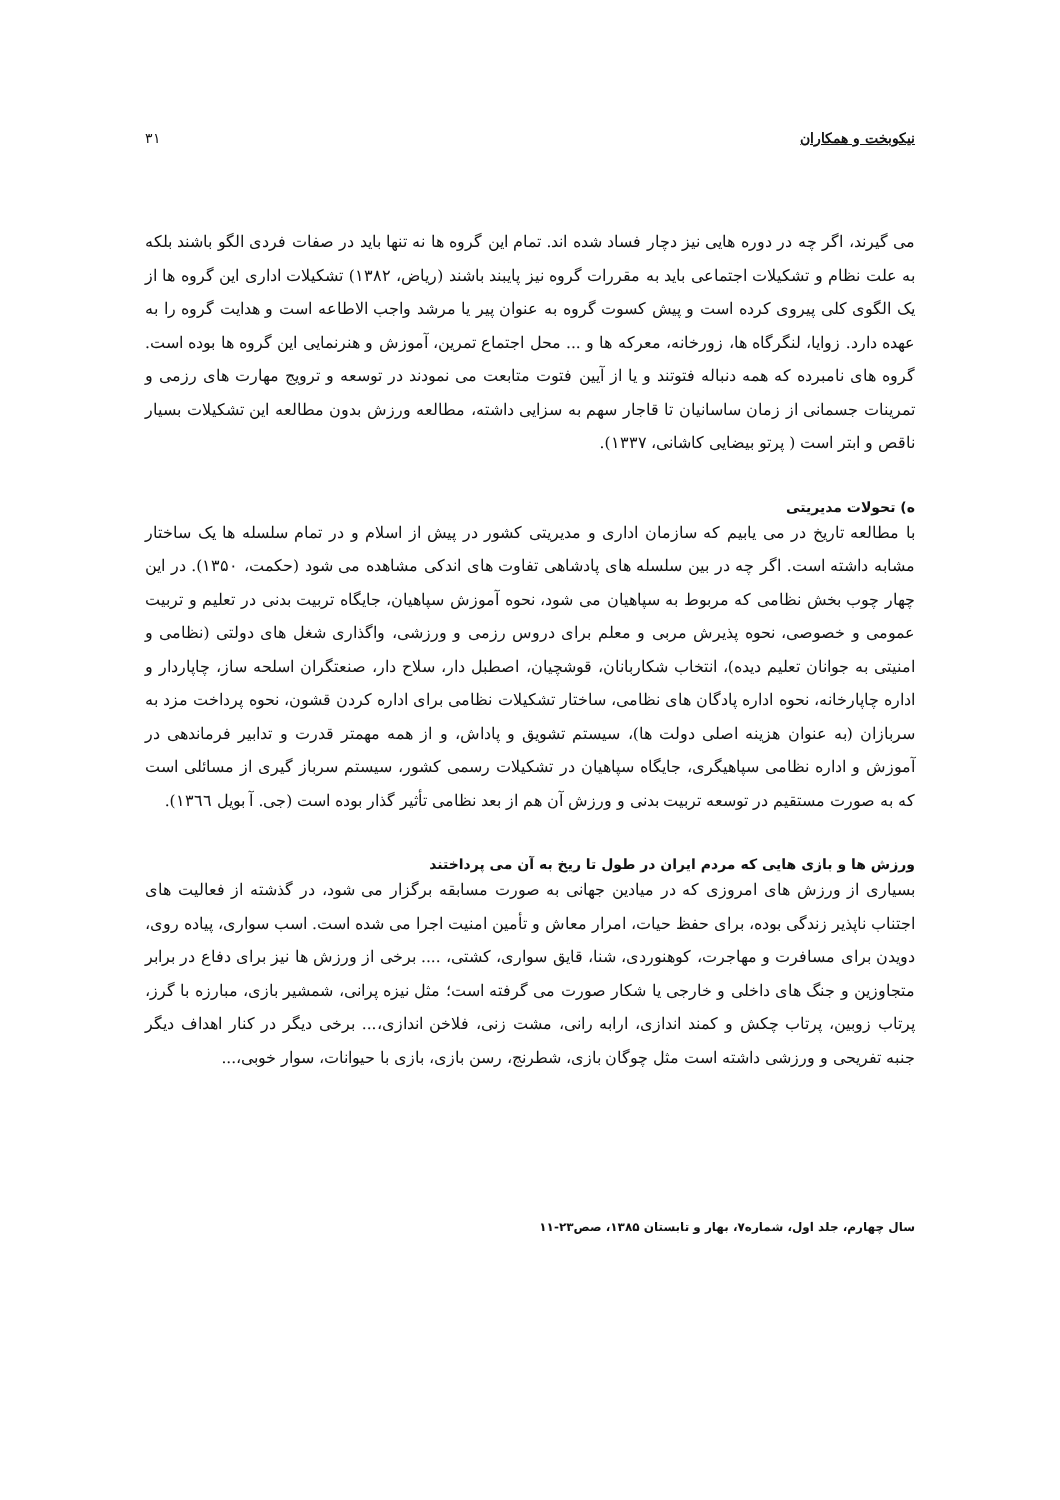نیکوبخت و همکاران ۳۱
می گیرند، اگر چه در دوره هایی نیز دچار فساد شده اند. تمام این گروه ها نه تنها باید در صفات فردی الگو باشند بلکه به علت نظام و تشکیلات اجتماعی باید به مقررات گروه نیز پایبند باشند (ریاض، ۱۳۸۲) تشکیلات اداری این گروه ها از یک الگوی کلی پیروی کرده است و پیش کسوت گروه به عنوان پیر یا مرشد واجب الاطاعه است و هدایت گروه را به عهده دارد. زوایا، لنگرگاه ها، زورخانه، معرکه ها و ... محل اجتماع تمرین، آموزش و هنرنمایی این گروه ها بوده است. گروه های نامبرده که همه دنباله فتوتند و یا از آیین فتوت متابعت می نمودند در توسعه و ترویج مهارت های رزمی و تمرینات جسمانی از زمان ساسانیان تا قاجار سهم به سزایی داشته، مطالعه ورزش بدون مطالعه این تشکیلات بسیار ناقص و ابتر است ( پرتو بیضایی کاشانی، ۱۳۳۷).
ه) تحولات مدیریتی
با مطالعه تاریخ در می یابیم که سازمان اداری و مدیریتی کشور در پیش از اسلام و در تمام سلسله ها یک ساختار مشابه داشته است. اگر چه در بین سلسله های پادشاهی تفاوت های اندکی مشاهده می شود (حکمت، ۱۳۵۰). در این چهار چوب بخش نظامی که مربوط به سپاهیان می شود، نحوه آموزش سپاهیان، جایگاه تربیت بدنی در تعلیم و تربیت عمومی و خصوصی، نحوه پذیرش مربی و معلم برای دروس رزمی و ورزشی، واگذاری شغل های دولتی (نظامی و امنیتی به جوانان تعلیم دیده)، انتخاب شکاربانان، قوشچیان، اصطبل دار، سلاح دار، صنعتگران اسلحه ساز، چاپاردار و اداره چاپارخانه، نحوه اداره پادگان های نظامی، ساختار تشکیلات نظامی برای اداره کردن قشون، نحوه پرداخت مزد به سربازان (به عنوان هزینه اصلی دولت ها)، سیستم تشویق و پاداش، و از همه مهمتر قدرت و تدابیر فرماندهی در آموزش و اداره نظامی سپاهیگری، جایگاه سپاهیان در تشکیلات رسمی کشور، سیستم سرباز گیری از مسائلی است که به صورت مستقیم در توسعه تربیت بدنی و ورزش آن هم از بعد نظامی تأثیر گذار بوده است (جی. آ بویل ۱۳٦٦).
ورزش ها و بازی هایی که مردم ایران در طول تا ریخ به آن می پرداختند
بسیاری از ورزش های امروزی که در میادین جهانی به صورت مسابقه برگزار می شود، در گذشته از فعالیت های اجتناب ناپذیر زندگی بوده، برای حفظ حیات، امرار معاش و تأمین امنیت اجرا می شده است. اسب سواری، پیاده روی، دویدن برای مسافرت و مهاجرت، کوهنوردی، شنا، قایق سواری، کشتی، .... برخی از ورزش ها نیز برای دفاع در برابر متجاوزین و جنگ های داخلی و خارجی یا شکار صورت می گرفته است؛ مثل نیزه پرانی، شمشیر بازی، مبارزه با گرز، پرتاب زوبین، پرتاب چکش و کمند اندازی، ارابه رانی، مشت زنی، فلاخن اندازی،... برخی دیگر در کنار اهداف دیگر جنبه تفریحی و ورزشی داشته است مثل چوگان بازی، شطرنج، رسن بازی، بازی با حیوانات، سوار خوبی،...
سال چهارم، جلد اول، شماره۷، بهار و تابستان ۱۳۸۵، صص۲۳-۱۱